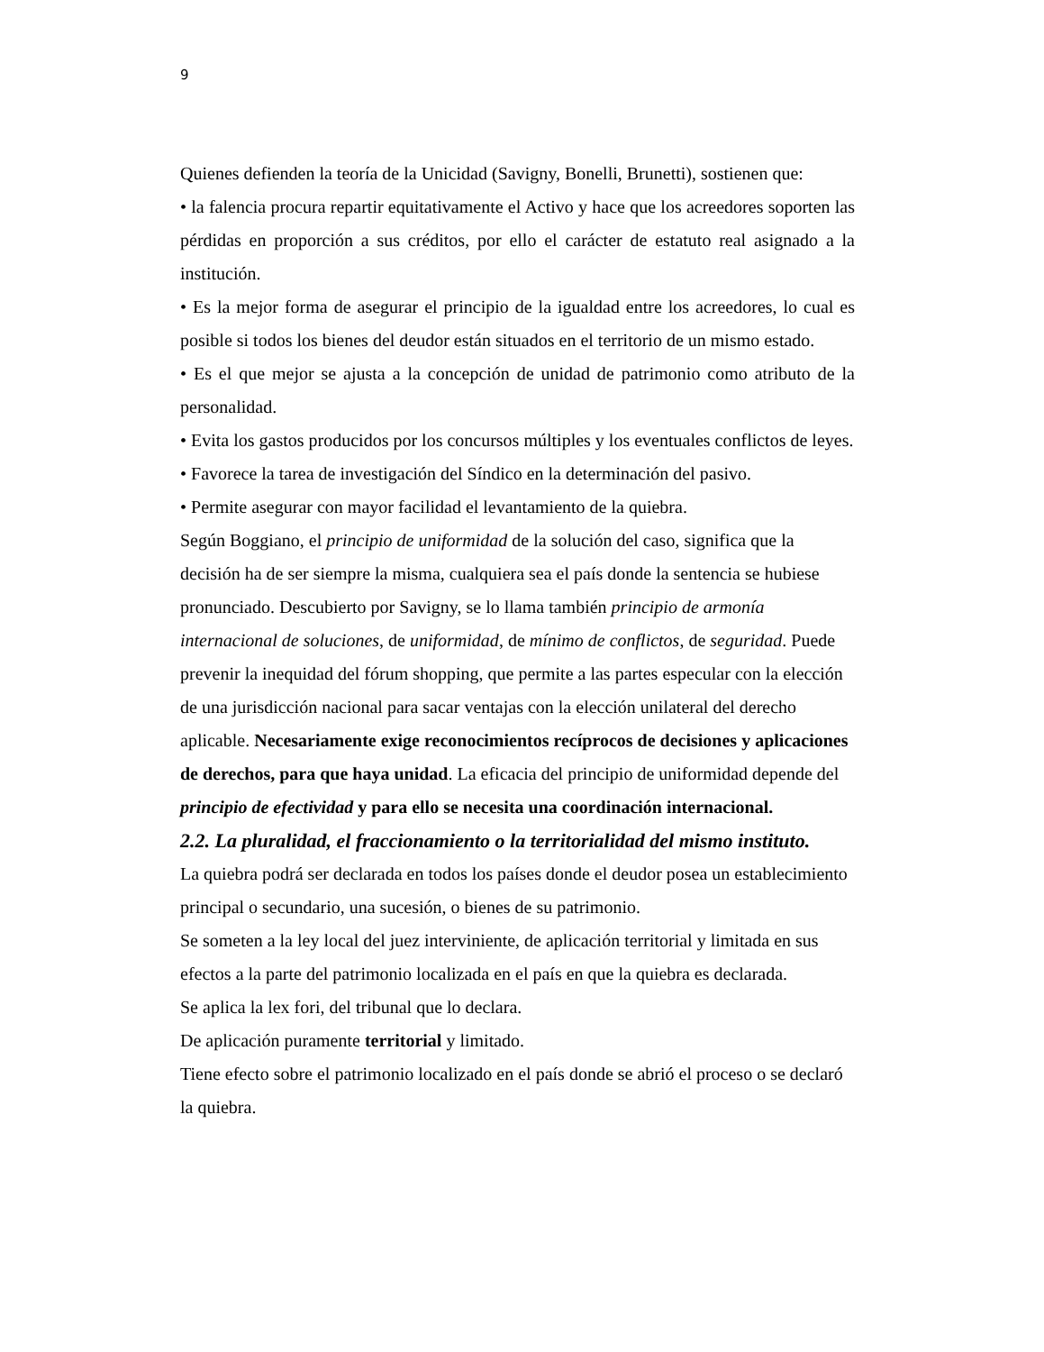9
Quienes defienden la teoría de la Unicidad (Savigny, Bonelli, Brunetti), sostienen que:
• la falencia procura repartir equitativamente el Activo y hace que los acreedores soporten las pérdidas en proporción a sus créditos, por ello el carácter de estatuto real asignado a la institución.
• Es la mejor forma de asegurar el principio de la igualdad entre los acreedores, lo cual es posible si todos los bienes del deudor están situados en el territorio de un mismo estado.
• Es el que mejor se ajusta a la concepción de unidad de patrimonio como atributo de la personalidad.
• Evita los gastos producidos por los concursos múltiples y los eventuales conflictos de leyes.
• Favorece la tarea de investigación del Síndico en la determinación del pasivo.
• Permite asegurar con mayor facilidad el levantamiento de la quiebra.
Según Boggiano, el principio de uniformidad de la solución del caso, significa que la decisión ha de ser siempre la misma, cualquiera sea el país donde la sentencia se hubiese pronunciado. Descubierto por Savigny, se lo llama también principio de armonía internacional de soluciones, de uniformidad, de mínimo de conflictos, de seguridad. Puede prevenir la inequidad del fórum shopping, que permite a las partes especular con la elección de una jurisdicción nacional para sacar ventajas con la elección unilateral del derecho aplicable. Necesariamente exige reconocimientos recíprocos de decisiones y aplicaciones de derechos, para que haya unidad. La eficacia del principio de uniformidad depende del principio de efectividad y para ello se necesita una coordinación internacional.
2.2. La pluralidad, el fraccionamiento o la territorialidad del mismo instituto.
La quiebra podrá ser declarada en todos los países donde el deudor posea un establecimiento principal o secundario, una sucesión, o bienes de su patrimonio.
Se someten a la ley local del juez interviniente, de aplicación territorial y limitada en sus efectos a la parte del patrimonio localizada en el país en que la quiebra es declarada.
Se aplica la lex fori, del tribunal que lo declara.
De aplicación puramente territorial y limitado.
Tiene efecto sobre el patrimonio localizado en el país donde se abrió el proceso o se declaró la quiebra.